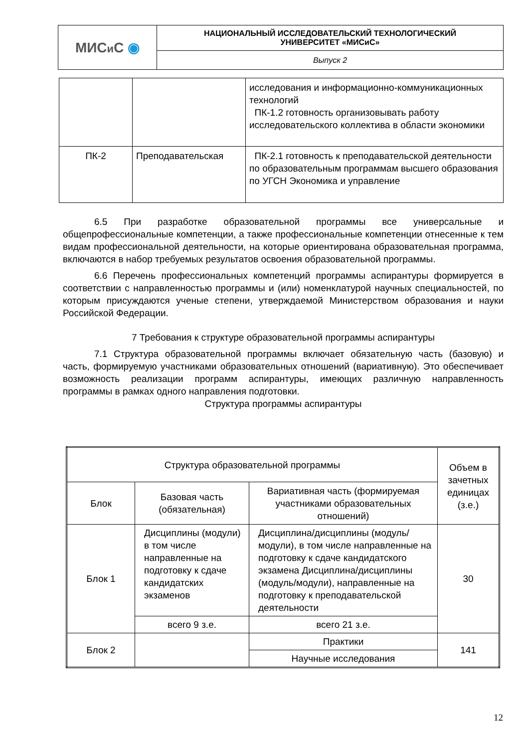| МИС и С ◉ | НАЦИОНАЛЬНЫЙ ИССЛЕДОВАТЕЛЬСКИЙ ТЕХНОЛОГИЧЕСКИЙ УНИВЕРСИТЕТ «МИСиС» |
| | Выпуск 2 |
| | | исследования и информационно-коммуникационных технологий ПК-1.2 готовность организовывать работу исследовательского коллектива в области экономики |
| ПК-2 | Преподавательская | ПК-2.1 готовность к преподавательской деятельности по образовательным программам высшего образования по УГСН Экономика и управление |
6.5 При разработке образовательной программы все универсальные и общепрофессиональные компетенции, а также профессиональные компетенции отнесенные к тем видам профессиональной деятельности, на которые ориентирована образовательная программа, включаются в набор требуемых результатов освоения образовательной программы.
6.6 Перечень профессиональных компетенций программы аспирантуры формируется в соответствии с направленностью программы и (или) номенклатурой научных специальностей, по которым присуждаются ученые степени, утверждаемой Министерством образования и науки Российской Федерации.
7 Требования к структуре образовательной программы аспирантуры
7.1 Структура образовательной программы включает обязательную часть (базовую) и часть, формируемую участниками образовательных отношений (вариативную). Это обеспечивает возможность реализации программ аспирантуры, имеющих различную направленность программы в рамках одного направления подготовки.
Структура программы аспирантуры
| Структура образовательной программы | | | Объем в зачетных единицах (з.е.) |
| Блок | Базовая часть (обязательная) | Вариативная часть (формируемая участниками образовательных отношений) | |
| Блок 1 | Дисциплины (модули) в том числе направленные на подготовку к сдаче кандидатских экзаменов | Дисциплина/дисциплины (модуль/модули), в том числе направленные на подготовку к сдаче кандидатского экзамена Дисциплина/дисциплины (модуль/модули), направленные на подготовку к преподавательской деятельности | 30 |
| | всего 9 з.е. | всего 21 з.е. | |
| Блок 2 | | Практики | 141 |
| | | Научные исследования | |
12